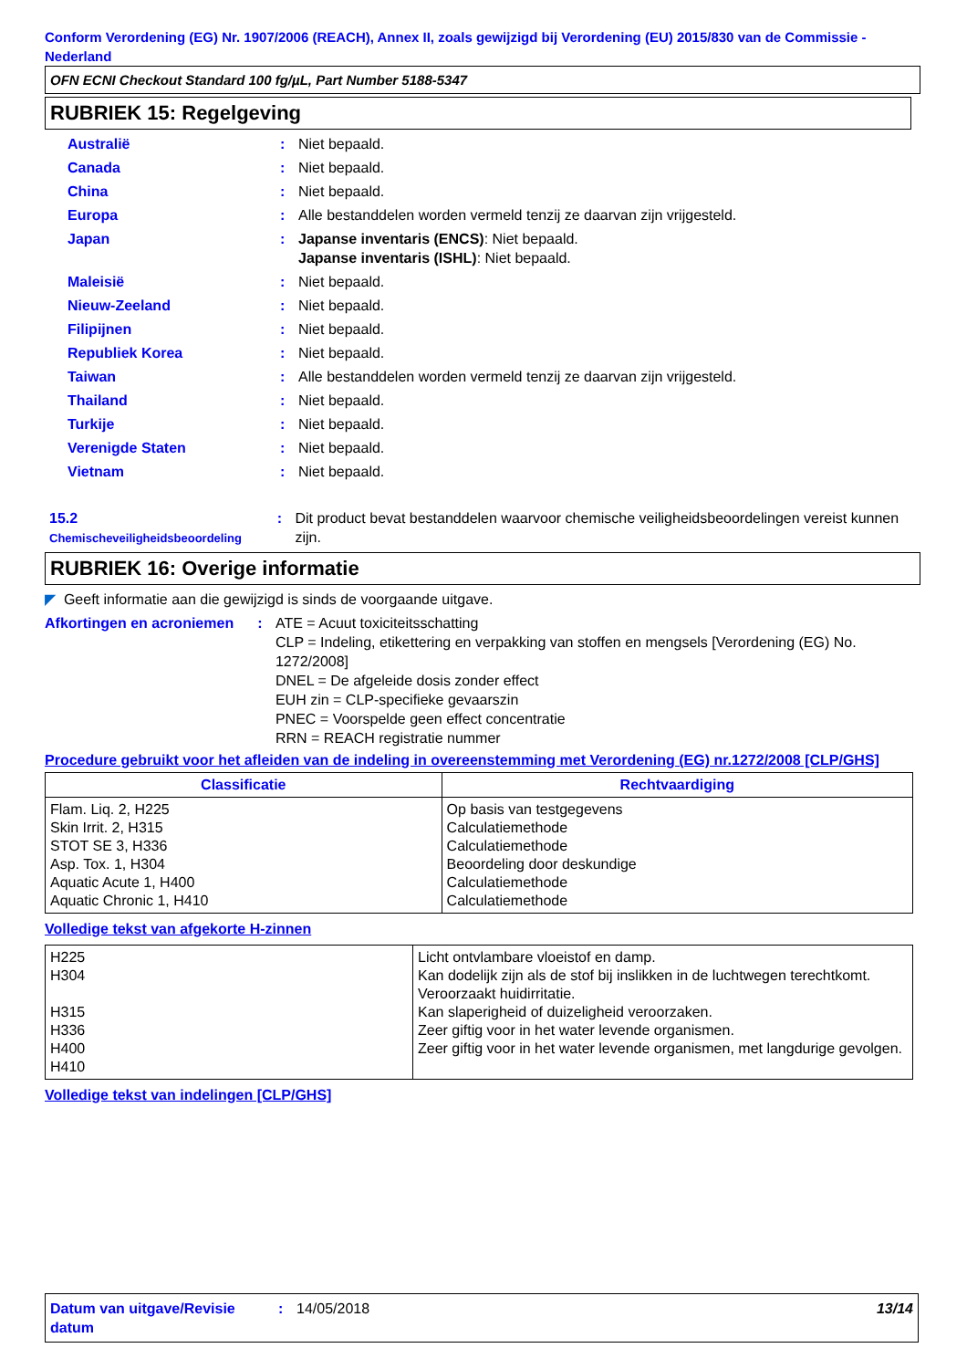Conform Verordening (EG) Nr. 1907/2006 (REACH), Annex II, zoals gewijzigd bij Verordening (EU) 2015/830 van de Commissie - Nederland
OFN ECNI Checkout Standard 100 fg/µL, Part Number 5188-5347
RUBRIEK 15: Regelgeving
Australië : Niet bepaald.
Canada : Niet bepaald.
China : Niet bepaald.
Europa : Alle bestanddelen worden vermeld tenzij ze daarvan zijn vrijgesteld.
Japan : Japanse inventaris (ENCS): Niet bepaald.
Japanse inventaris (ISHL): Niet bepaald.
Maleisië : Niet bepaald.
Nieuw-Zeeland : Niet bepaald.
Filipijnen : Niet bepaald.
Republiek Korea : Niet bepaald.
Taiwan : Alle bestanddelen worden vermeld tenzij ze daarvan zijn vrijgesteld.
Thailand : Niet bepaald.
Turkije : Niet bepaald.
Verenigde Staten : Niet bepaald.
Vietnam : Niet bepaald.
15.2
Chemischeveiligheidsbeoordeling
: Dit product bevat bestanddelen waarvoor chemische veiligheidsbeoordelingen vereist kunnen zijn.
RUBRIEK 16: Overige informatie
◤ Geeft informatie aan die gewijzigd is sinds de voorgaande uitgave.
Afkortingen en acroniemen
: ATE = Acuut toxiciteitsschatting
CLP = Indeling, etikettering en verpakking van stoffen en mengsels [Verordening (EG) No. 1272/2008]
DNEL = De afgeleide dosis zonder effect
EUH zin = CLP-specifieke gevaarszin
PNEC = Voorspelde geen effect concentratie
RRN = REACH registratie nummer
Procedure gebruikt voor het afleiden van de indeling in overeenstemming met Verordening (EG) nr.1272/2008 [CLP/GHS]
| Classificatie | Rechtvaardiging |
| --- | --- |
| Flam. Liq. 2, H225 Skin Irrit. 2, H315 STOT SE 3, H336 Asp. Tox. 1, H304 Aquatic Acute 1, H400 Aquatic Chronic 1, H410 | Op basis van testgegevens Calculatiemethode Calculatiemethode Beoordeling door deskundige Calculatiemethode Calculatiemethode |
Volledige tekst van afgekorte H-zinnen
| H225 H304 H315 H336 H400 H410 | Licht ontvlambare vloeistof en damp. Kan dodelijk zijn als de stof bij inslikken in de luchtwegen terechtkomt. Veroorzaakt huidirritatie. Kan slaperigheid of duizeligheid veroorzaken. Zeer giftig voor in het water levende organismen. Zeer giftig voor in het water levende organismen, met langdurige gevolgen. |
Volledige tekst van indelingen [CLP/GHS]
Datum van uitgave/Revisie datum
: 14/05/2018 13/14